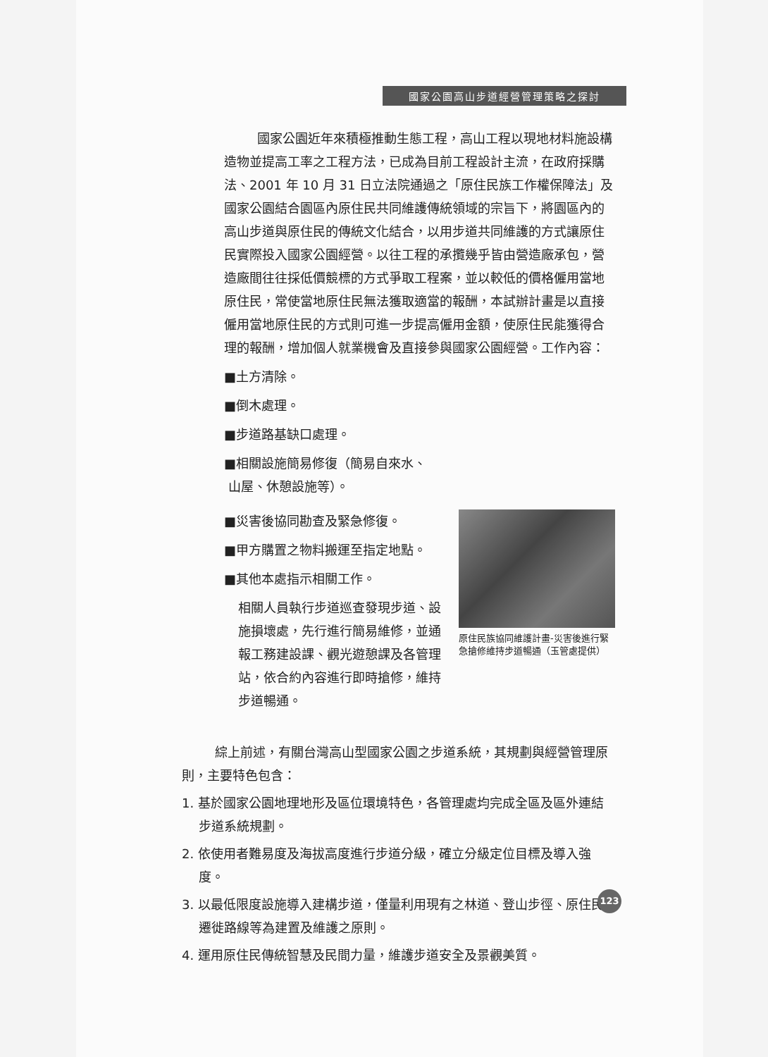國家公園高山步道經營管理策略之探討
國家公園近年來積極推動生態工程，高山工程以現地材料施設構造物並提高工率之工程方法，已成為目前工程設計主流，在政府採購法、2001 年 10 月 31 日立法院通過之「原住民族工作權保障法」及國家公園結合園區內原住民共同維護傳統領域的宗旨下，將園區內的高山步道與原住民的傳統文化結合，以用步道共同維護的方式讓原住民實際投入國家公園經營。以往工程的承攬幾乎皆由營造廠承包，營造廠間往往採低價競標的方式爭取工程案，並以較低的價格僱用當地原住民，常使當地原住民無法獲取適當的報酬，本試辦計畫是以直接僱用當地原住民的方式則可進一步提高僱用金額，使原住民能獲得合理的報酬，增加個人就業機會及直接參與國家公園經營。工作內容：
■土方清除。
■倒木處理。
■步道路基缺口處理。
■相關設施簡易修復（簡易自來水、
山屋、休憩設施等）。
■災害後協同勘查及緊急修復。
■甲方購置之物料搬運至指定地點。
■其他本處指示相關工作。
相關人員執行步道巡查發現步道、設施損壞處，先行進行簡易維修，並通報工務建設課、觀光遊憩課及各管理站，依合約內容進行即時搶修，維持步道暢通。
原住民族協同維護計畫-災害後進行緊急搶修維持步道暢通（玉管處提供）
綜上前述，有關台灣高山型國家公園之步道系統，其規劃與經營管理原則，主要特色包含：
1. 基於國家公園地理地形及區位環境特色，各管理處均完成全區及區外連結步道系統規劃。
2. 依使用者難易度及海拔高度進行步道分級，確立分級定位目標及導入強度。
3. 以最低限度設施導入建構步道，僅量利用現有之林道、登山步徑、原住民遷徙路線等為建置及維護之原則。
4. 運用原住民傳統智慧及民間力量，維護步道安全及景觀美質。
123